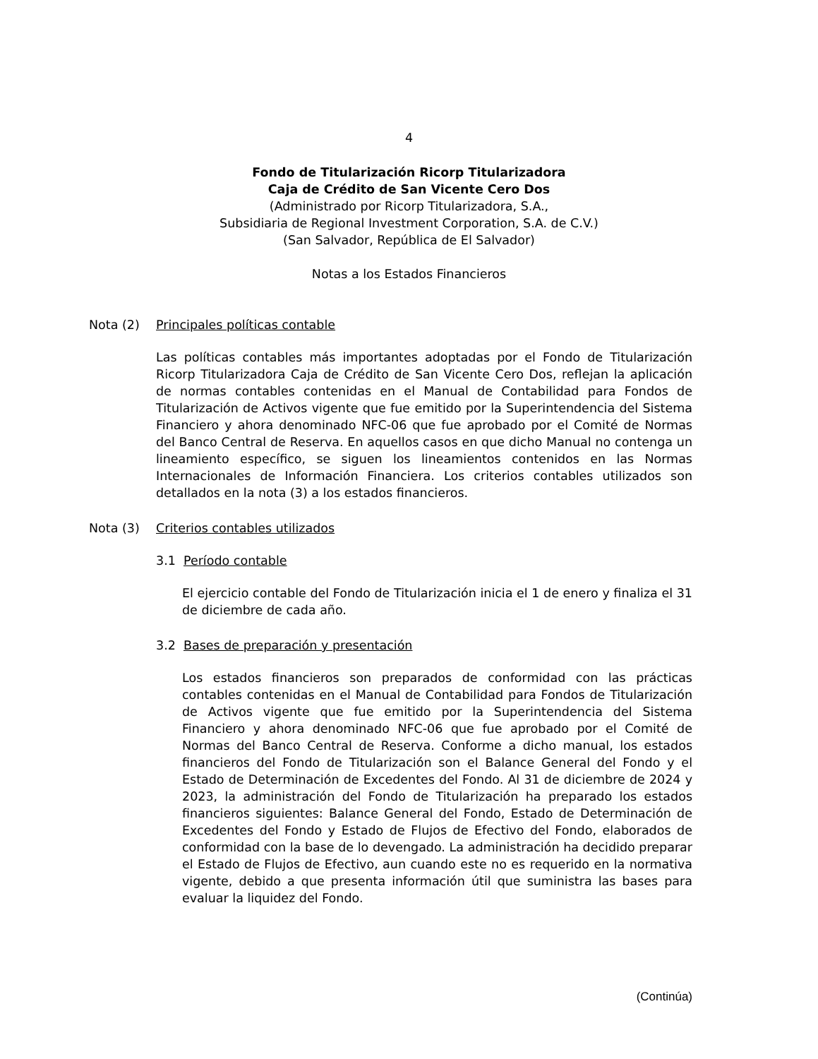4
Fondo de Titularización Ricorp Titularizadora
Caja de Crédito de San Vicente Cero Dos
(Administrado por Ricorp Titularizadora, S.A.,
Subsidiaria de Regional Investment Corporation, S.A. de C.V.)
(San Salvador, República de El Salvador)
Notas a los Estados Financieros
Nota (2) Principales políticas contable
Las políticas contables más importantes adoptadas por el Fondo de Titularización Ricorp Titularizadora Caja de Crédito de San Vicente Cero Dos, reflejan la aplicación de normas contables contenidas en el Manual de Contabilidad para Fondos de Titularización de Activos vigente que fue emitido por la Superintendencia del Sistema Financiero y ahora denominado NFC-06 que fue aprobado por el Comité de Normas del Banco Central de Reserva. En aquellos casos en que dicho Manual no contenga un lineamiento específico, se siguen los lineamientos contenidos en las Normas Internacionales de Información Financiera. Los criterios contables utilizados son detallados en la nota (3) a los estados financieros.
Nota (3) Criterios contables utilizados
3.1 Período contable
El ejercicio contable del Fondo de Titularización inicia el 1 de enero y finaliza el 31 de diciembre de cada año.
3.2 Bases de preparación y presentación
Los estados financieros son preparados de conformidad con las prácticas contables contenidas en el Manual de Contabilidad para Fondos de Titularización de Activos vigente que fue emitido por la Superintendencia del Sistema Financiero y ahora denominado NFC-06 que fue aprobado por el Comité de Normas del Banco Central de Reserva. Conforme a dicho manual, los estados financieros del Fondo de Titularización son el Balance General del Fondo y el Estado de Determinación de Excedentes del Fondo. Al 31 de diciembre de 2024 y 2023, la administración del Fondo de Titularización ha preparado los estados financieros siguientes: Balance General del Fondo, Estado de Determinación de Excedentes del Fondo y Estado de Flujos de Efectivo del Fondo, elaborados de conformidad con la base de lo devengado. La administración ha decidido preparar el Estado de Flujos de Efectivo, aun cuando este no es requerido en la normativa vigente, debido a que presenta información útil que suministra las bases para evaluar la liquidez del Fondo.
(Continúa)